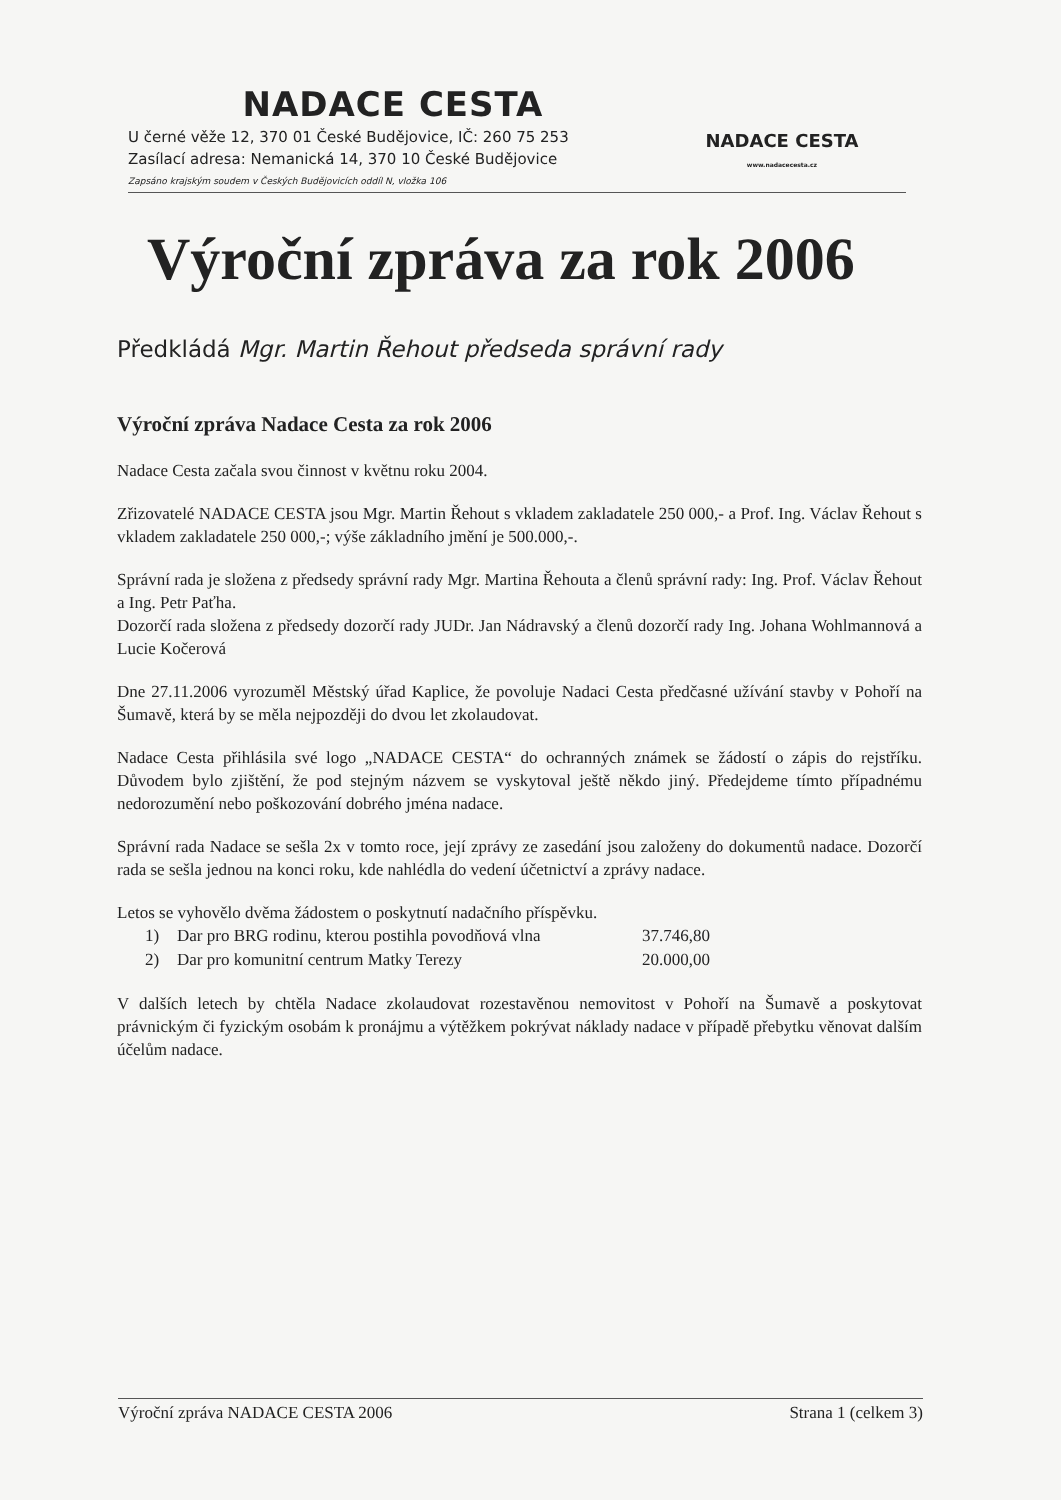NADACE CESTA
U černé věže 12, 370 01 České Budějovice, IČ: 260 75 253
Zasílací adresa: Nemanická 14, 370 10 České Budějovice
Zapsáno krajským soudem v Českých Budějovicích oddíl N, vložka 106
NADACE CESTA
www.nadacecesta.cz
Výroční zpráva za rok 2006
Předkládá Mgr. Martin Řehout předseda správní rady
Výroční zpráva Nadace Cesta za rok 2006
Nadace Cesta začala svou činnost v květnu roku 2004.
Zřizovatelé NADACE CESTA jsou Mgr. Martin Řehout s vkladem zakladatele 250 000,- a Prof. Ing. Václav Řehout s vkladem zakladatele 250 000,-; výše základního jmění je 500.000,-.
Správní rada je složena z předsedy správní rady Mgr. Martina Řehouta a členů správní rady: Ing. Prof. Václav Řehout a Ing. Petr Paťha.
Dozorčí rada složena z předsedy dozorčí rady JUDr. Jan Nádravský a členů dozorčí rady Ing. Johana Wohlmannová a Lucie Kočerová
Dne 27.11.2006 vyrozuměl Městský úřad Kaplice, že povoluje Nadaci Cesta předčasné užívání stavby v Pohoří na Šumavě, která by se měla nejpozději do dvou let zkolaudovat.
Nadace Cesta přihlásila své logo „NADACE CESTA“ do ochranných známek se žádostí o zápis do rejstříku. Důvodem bylo zjištění, že pod stejným názvem se vyskytoval ještě někdo jiný. Předejdeme tímto případnému nedorozumění nebo poškozování dobrého jména nadace.
Správní rada Nadace se sešla 2x v tomto roce, její zprávy ze zasedání jsou založeny do dokumentů nadace. Dozorčí rada se sešla jednou na konci roku, kde nahlédla do vedení účetnictví a zprávy nadace.
Letos se vyhovělo dvěma žádostem o poskytnutí nadačního příspěvku.
1) Dar pro BRG rodinu, kterou postihla povodňová vlna 37.746,80
2) Dar pro komunitní centrum Matky Terezy 20.000,00
V dalších letech by chtěla Nadace zkolaudovat rozestavěnou nemovitost v Pohoří na Šumavě a poskytovat právnickým či fyzickým osobám k pronájmu a výtěžkem pokrývat náklady nadace v případě přebytku věnovat dalším účelům nadace.
Výroční zpráva NADACE CESTA 2006 Strana 1 (celkem 3)